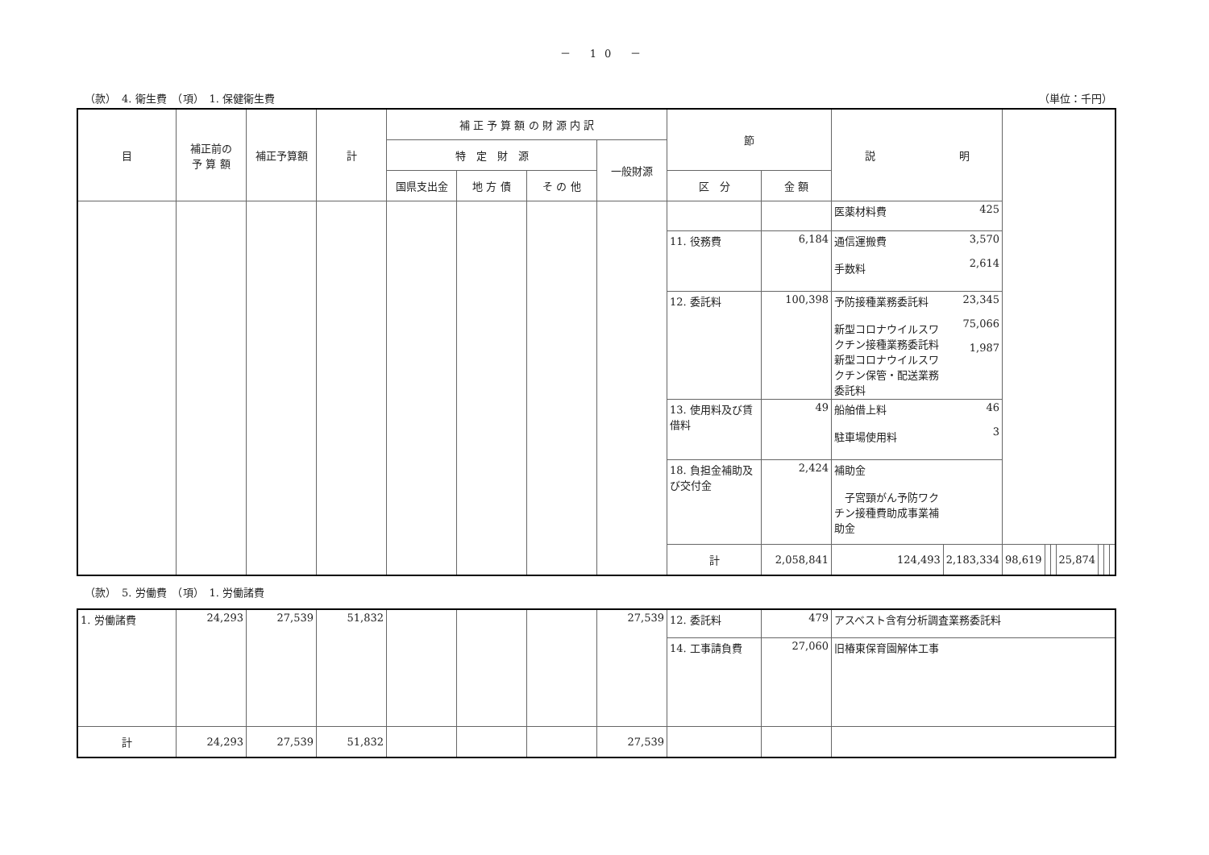－ 10 －
（款）　4. 衛生費　（項）　1. 保健衛生費 （単位：千円）
| 目 | 補正前の 予 算 額 | 補正予算額 | 計 | 補 正 予 算 額 の 財 源 内 訳 | | | | 節 | | 説 明 | | | | | | | | |
| --- | --- | --- | --- | --- | --- | --- | --- | --- | --- | --- | --- | --- | --- | --- | --- | --- | --- | --- |
| | | | | 特 定 財 源 | | | 一般財源 | | | | | | | | | | | |
| | | | | 国県支出金 | 地 方 債 | そ の 他 | | 区 分 | 金 額 | | | | | | | | | |
| | | | | | | | | | | 医薬材料費 | 425 | | | | | | | |
| | | | | | | | | 11. 役務費 | 6,184 | 通信運搬費 手数料 | 3,570 2,614 | | | | | | | |
| | | | | | | | | 12. 委託料 | 100,398 | 予防接種業務委託料 新型コロナウイルスワクチン接種業務委託料 新型コロナウイルスワクチン保管・配送業務委託料 | 23,345 75,066 1,987 | | | | | | | |
| | | | | | | | | 13. 使用料及び賃借料 | 49 | 船舶借上料 駐車場使用料 | 46 3 | | | | | | | |
| | | | | | | | | 18. 負担金補助及び交付金 | 2,424 | 補助金 子宮頸がん予防ワクチン接種費助成事業補助金 | | | | | | | | |
| | | | | | | | | 計 | 2,058,841 | 124,493 | 2,183,334 | 98,619 | | | 25,874 | | | |
（款）　5. 労働費　（項）　1. 労働諸費
| 1. 労働諸費 | 24,293 | 27,539 | 51,832 | | | | 27,539 | 12. 委託料 | 479 | アスベスト含有分析調査業務委託料 |
| | | | | | | | | 14. 工事請負費 | 27,060 | 旧椿東保育園解体工事 |
| 計 | 24,293 | 27,539 | 51,832 | | | | 27,539 | | | |